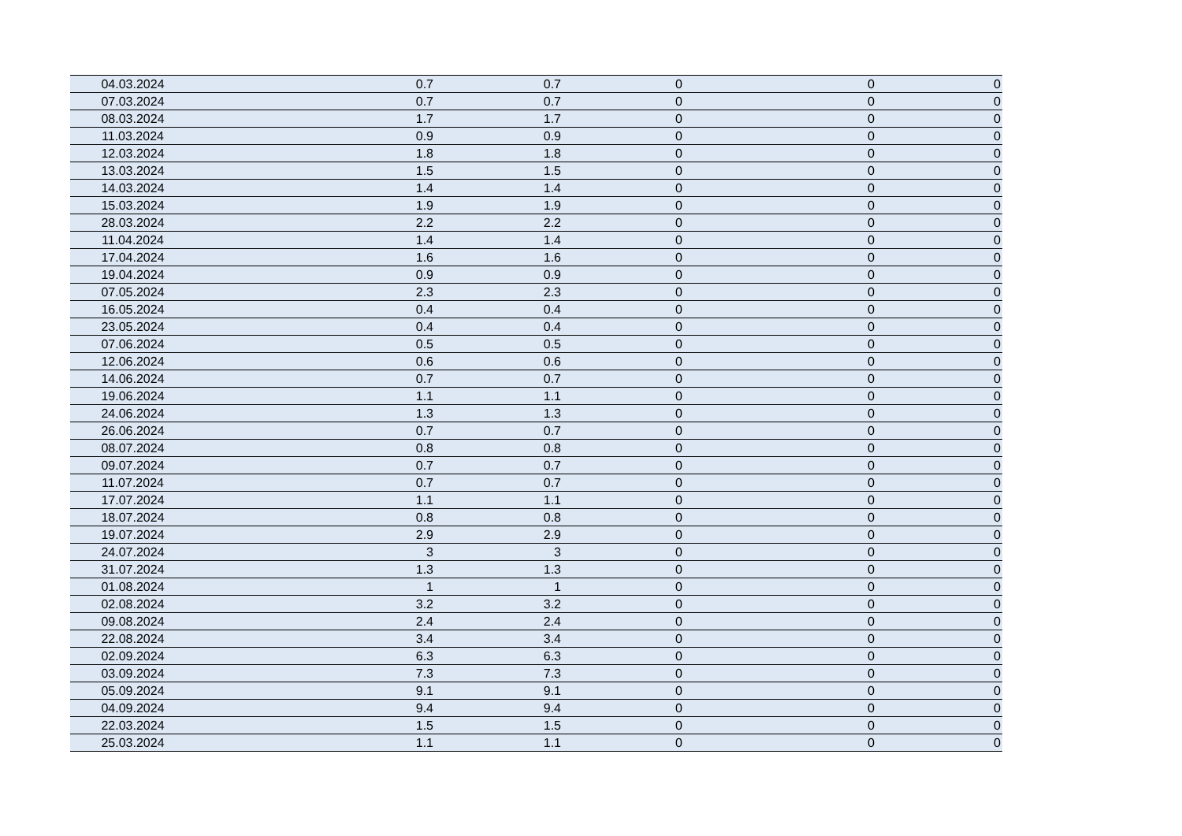| 04.03.2024 | 0.7 | 0.7 | 0 | 0 | 0 |
| 07.03.2024 | 0.7 | 0.7 | 0 | 0 | 0 |
| 08.03.2024 | 1.7 | 1.7 | 0 | 0 | 0 |
| 11.03.2024 | 0.9 | 0.9 | 0 | 0 | 0 |
| 12.03.2024 | 1.8 | 1.8 | 0 | 0 | 0 |
| 13.03.2024 | 1.5 | 1.5 | 0 | 0 | 0 |
| 14.03.2024 | 1.4 | 1.4 | 0 | 0 | 0 |
| 15.03.2024 | 1.9 | 1.9 | 0 | 0 | 0 |
| 28.03.2024 | 2.2 | 2.2 | 0 | 0 | 0 |
| 11.04.2024 | 1.4 | 1.4 | 0 | 0 | 0 |
| 17.04.2024 | 1.6 | 1.6 | 0 | 0 | 0 |
| 19.04.2024 | 0.9 | 0.9 | 0 | 0 | 0 |
| 07.05.2024 | 2.3 | 2.3 | 0 | 0 | 0 |
| 16.05.2024 | 0.4 | 0.4 | 0 | 0 | 0 |
| 23.05.2024 | 0.4 | 0.4 | 0 | 0 | 0 |
| 07.06.2024 | 0.5 | 0.5 | 0 | 0 | 0 |
| 12.06.2024 | 0.6 | 0.6 | 0 | 0 | 0 |
| 14.06.2024 | 0.7 | 0.7 | 0 | 0 | 0 |
| 19.06.2024 | 1.1 | 1.1 | 0 | 0 | 0 |
| 24.06.2024 | 1.3 | 1.3 | 0 | 0 | 0 |
| 26.06.2024 | 0.7 | 0.7 | 0 | 0 | 0 |
| 08.07.2024 | 0.8 | 0.8 | 0 | 0 | 0 |
| 09.07.2024 | 0.7 | 0.7 | 0 | 0 | 0 |
| 11.07.2024 | 0.7 | 0.7 | 0 | 0 | 0 |
| 17.07.2024 | 1.1 | 1.1 | 0 | 0 | 0 |
| 18.07.2024 | 0.8 | 0.8 | 0 | 0 | 0 |
| 19.07.2024 | 2.9 | 2.9 | 0 | 0 | 0 |
| 24.07.2024 | 3 | 3 | 0 | 0 | 0 |
| 31.07.2024 | 1.3 | 1.3 | 0 | 0 | 0 |
| 01.08.2024 | 1 | 1 | 0 | 0 | 0 |
| 02.08.2024 | 3.2 | 3.2 | 0 | 0 | 0 |
| 09.08.2024 | 2.4 | 2.4 | 0 | 0 | 0 |
| 22.08.2024 | 3.4 | 3.4 | 0 | 0 | 0 |
| 02.09.2024 | 6.3 | 6.3 | 0 | 0 | 0 |
| 03.09.2024 | 7.3 | 7.3 | 0 | 0 | 0 |
| 05.09.2024 | 9.1 | 9.1 | 0 | 0 | 0 |
| 04.09.2024 | 9.4 | 9.4 | 0 | 0 | 0 |
| 22.03.2024 | 1.5 | 1.5 | 0 | 0 | 0 |
| 25.03.2024 | 1.1 | 1.1 | 0 | 0 | 0 |